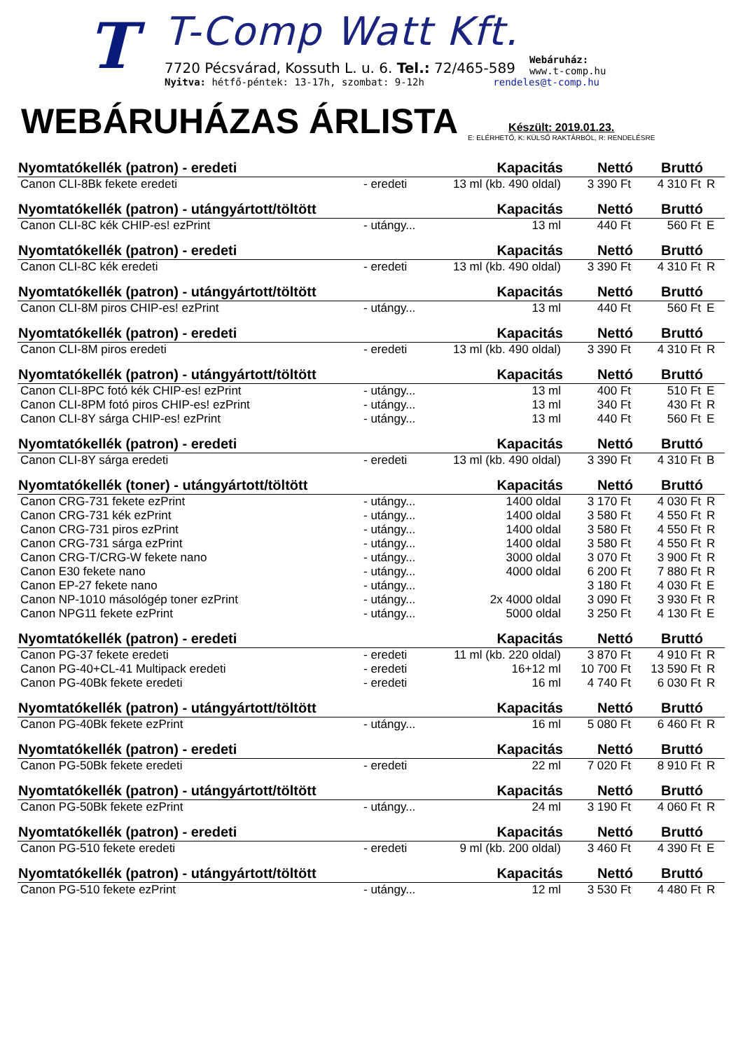T
T-Comp Watt Kft.
7720 Pécsvárad, Kossuth L. u. 6. Tel.: 72/465-589 Webáruház:
www.t-comp.hu
Nyitva: hétfő-péntek: 13-17h, szombat: 9-12h rendeles@t-comp.hu
WEBÁRUHÁZAS ÁRLISTA
Készült: 2019.01.23.
E: ELÉRHETŐ, K: KÜLSŐ RAKTÁRBÓL, R: RENDELÉSRE
| Nyomtatókellék (patron) - eredeti | | Kapacitás | Nettó | Bruttó | |
| --- | --- | --- | --- | --- | --- |
| Canon CLI-8Bk fekete eredeti | - eredeti | 13 ml (kb. 490 oldal) | 3 390 Ft | 4 310 Ft | R |
| Nyomtatókellék (patron) - utángyártott/töltött | | Kapacitás | Nettó | Bruttó | |
| Canon CLI-8C kék CHIP-es! ezPrint | - utángy... | 13 ml | 440 Ft | 560 Ft | E |
| Nyomtatókellék (patron) - eredeti | | Kapacitás | Nettó | Bruttó | |
| Canon CLI-8C kék eredeti | - eredeti | 13 ml (kb. 490 oldal) | 3 390 Ft | 4 310 Ft | R |
| Nyomtatókellék (patron) - utángyártott/töltött | | Kapacitás | Nettó | Bruttó | |
| Canon CLI-8M piros CHIP-es! ezPrint | - utángy... | 13 ml | 440 Ft | 560 Ft | E |
| Nyomtatókellék (patron) - eredeti | | Kapacitás | Nettó | Bruttó | |
| Canon CLI-8M piros eredeti | - eredeti | 13 ml (kb. 490 oldal) | 3 390 Ft | 4 310 Ft | R |
| Nyomtatókellék (patron) - utángyártott/töltött | | Kapacitás | Nettó | Bruttó | |
| Canon CLI-8PC fotó kék CHIP-es! ezPrint | - utángy... | 13 ml | 400 Ft | 510 Ft | E |
| Canon CLI-8PM fotó piros CHIP-es! ezPrint | - utángy... | 13 ml | 340 Ft | 430 Ft | R |
| Canon CLI-8Y sárga CHIP-es! ezPrint | - utángy... | 13 ml | 440 Ft | 560 Ft | E |
| Nyomtatókellék (patron) - eredeti | | Kapacitás | Nettó | Bruttó | |
| Canon CLI-8Y sárga eredeti | - eredeti | 13 ml (kb. 490 oldal) | 3 390 Ft | 4 310 Ft | B |
| Nyomtatókellék (toner) - utángyártott/töltött | | Kapacitás | Nettó | Bruttó | |
| Canon CRG-731 fekete ezPrint | - utángy... | 1400 oldal | 3 170 Ft | 4 030 Ft | R |
| Canon CRG-731 kék ezPrint | - utángy... | 1400 oldal | 3 580 Ft | 4 550 Ft | R |
| Canon CRG-731 piros ezPrint | - utángy... | 1400 oldal | 3 580 Ft | 4 550 Ft | R |
| Canon CRG-731 sárga ezPrint | - utángy... | 1400 oldal | 3 580 Ft | 4 550 Ft | R |
| Canon CRG-T/CRG-W fekete nano | - utángy... | 3000 oldal | 3 070 Ft | 3 900 Ft | R |
| Canon E30 fekete nano | - utángy... | 4000 oldal | 6 200 Ft | 7 880 Ft | R |
| Canon EP-27 fekete nano | - utángy... | | 3 180 Ft | 4 030 Ft | E |
| Canon NP-1010 másológép toner ezPrint | - utángy... | 2x 4000 oldal | 3 090 Ft | 3 930 Ft | R |
| Canon NPG11 fekete ezPrint | - utángy... | 5000 oldal | 3 250 Ft | 4 130 Ft | E |
| Nyomtatókellék (patron) - eredeti | | Kapacitás | Nettó | Bruttó | |
| Canon PG-37 fekete eredeti | - eredeti | 11 ml (kb. 220 oldal) | 3 870 Ft | 4 910 Ft | R |
| Canon PG-40+CL-41 Multipack eredeti | - eredeti | 16+12 ml | 10 700 Ft | 13 590 Ft | R |
| Canon PG-40Bk fekete eredeti | - eredeti | 16 ml | 4 740 Ft | 6 030 Ft | R |
| Nyomtatókellék (patron) - utángyártott/töltött | | Kapacitás | Nettó | Bruttó | |
| Canon PG-40Bk fekete ezPrint | - utángy... | 16 ml | 5 080 Ft | 6 460 Ft | R |
| Nyomtatókellék (patron) - eredeti | | Kapacitás | Nettó | Bruttó | |
| Canon PG-50Bk fekete eredeti | - eredeti | 22 ml | 7 020 Ft | 8 910 Ft | R |
| Nyomtatókellék (patron) - utángyártott/töltött | | Kapacitás | Nettó | Bruttó | |
| Canon PG-50Bk fekete ezPrint | - utángy... | 24 ml | 3 190 Ft | 4 060 Ft | R |
| Nyomtatókellék (patron) - eredeti | | Kapacitás | Nettó | Bruttó | |
| Canon PG-510 fekete eredeti | - eredeti | 9 ml (kb. 200 oldal) | 3 460 Ft | 4 390 Ft | E |
| Nyomtatókellék (patron) - utángyártott/töltött | | Kapacitás | Nettó | Bruttó | |
| Canon PG-510 fekete ezPrint | - utángy... | 12 ml | 3 530 Ft | 4 480 Ft | R |